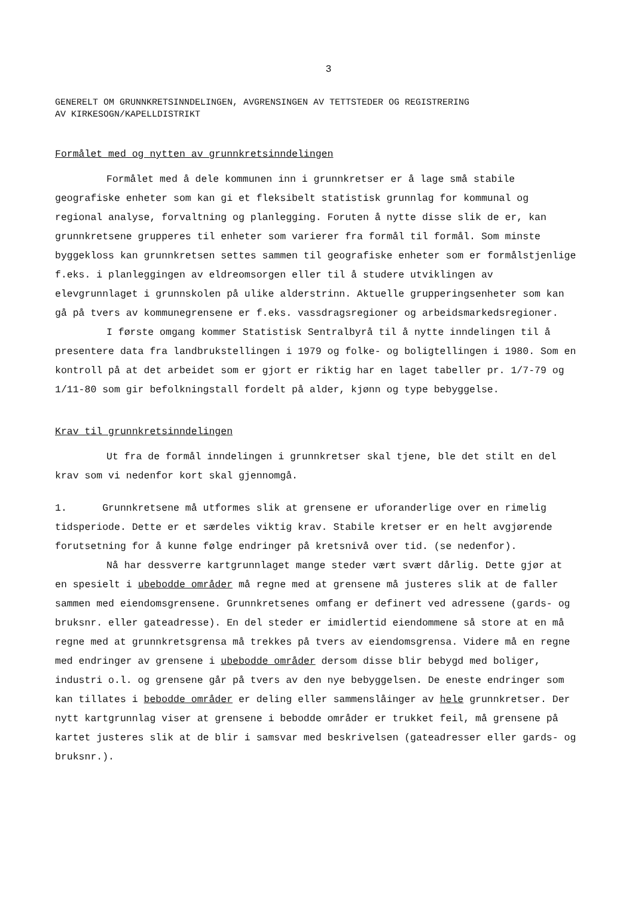3
GENERELT OM GRUNNKRETSINNDELINGEN, AVGRENSINGEN AV TETTSTEDER OG REGISTRERING
AV KIRKESOGN/KAPELLDISTRIKT
Formålet med og nytten av grunnkretsinndelingen
Formålet med å dele kommunen inn i grunnkretser er å lage små stabile geografiske enheter som kan gi et fleksibelt statistisk grunnlag for kommunal og regional analyse, forvaltning og planlegging. Foruten å nytte disse slik de er, kan grunnkretsene grupperes til enheter som varierer fra formål til formål. Som minste byggekloss kan grunnkretsen settes sammen til geografiske enheter som er formålstjenlige f.eks. i planleggingen av eldreomsorgen eller til å studere utviklingen av elevgrunnlaget i grunnskolen på ulike alderstrinn. Aktuelle grupperingsenheter som kan gå på tvers av kommunegrensene er f.eks. vassdragsregioner og arbeidsmarkedsregioner.
I første omgang kommer Statistisk Sentralbyrå til å nytte inndelingen til å presentere data fra landbrukstellingen i 1979 og folke- og boligtellingen i 1980. Som en kontroll på at det arbeidet som er gjort er riktig har en laget tabeller pr. 1/7-79 og 1/11-80 som gir befolkningstall fordelt på alder, kjønn og type bebyggelse.
Krav til grunnkretsinndelingen
Ut fra de formål inndelingen i grunnkretser skal tjene, ble det stilt en del krav som vi nedenfor kort skal gjennomgå.
1. Grunnkretsene må utformes slik at grensene er uforanderlige over en rimelig tidsperiode. Dette er et særdeles viktig krav. Stabile kretser er en helt avgjørende forutsetning for å kunne følge endringer på kretsnivå over tid. (se nedenfor).
Nå har dessverre kartgrunnlaget mange steder vært svært dårlig. Dette gjør at en spesielt i ubebodde områder må regne med at grensene må justeres slik at de faller sammen med eiendomsgrensene. Grunnkretsenes omfang er definert ved adressene (gards- og bruksnr. eller gateadresse). En del steder er imidlertid eiendommene så store at en må regne med at grunnkretsgrensa må trekkes på tvers av eiendomsgrensa. Videre må en regne med endringer av grensene i ubebodde områder dersom disse blir bebygd med boliger, industri o.l. og grensene går på tvers av den nye bebyggelsen. De eneste endringer som kan tillates i bebodde områder er deling eller sammenslåinger av hele grunnkretser. Der nytt kartgrunnlag viser at grensene i bebodde områder er trukket feil, må grensene på kartet justeres slik at de blir i samsvar med beskrivelsen (gateadresser eller gards- og bruksnr.).